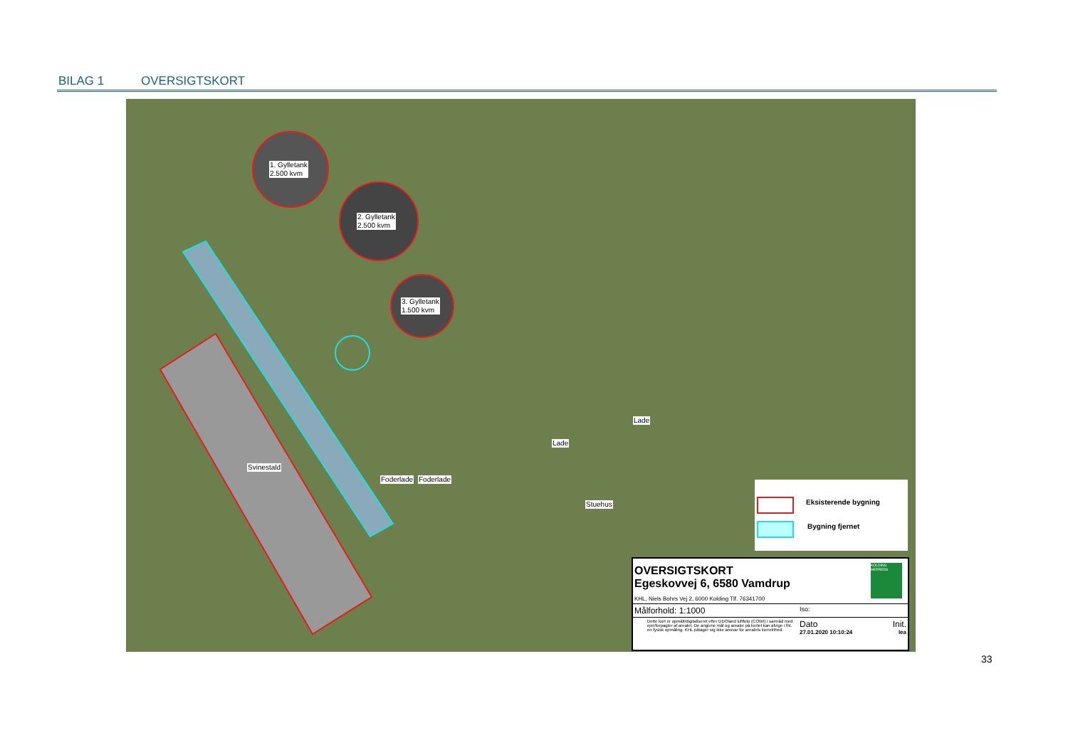BILAG 1 OVERSIGTSKORT
1. Gylletank
2.500 kvm
2. Gylletank
2.500 kvm
3. Gylletank
1.500 kvm
Svinestald
Foderlade Foderlade
Lade
Lade
Stuehus
Eksisterende bygning
Bygning fjernet
OVERSIGTSKORT
Egeskovvej 6, 6580 Vamdrup
KOLDING HERREDS
KHL, Niels Bohrs Vej 2, 6000 Kolding Tlf. 76341700
Målforhold: 1:1000 Iso:
Dette kort er opmålt/digitaliseret efter DDOland luftfoto (COWI) i samråd med ejer/forpagter af arealet. De angivne mål og arealer på kortet kan afvige i fht. en fysisk opmåling. KHL påtager sig ikke ansvar for arealets korrekthed.
Dato Init.
27.01.2020 10:10:24 lea
33